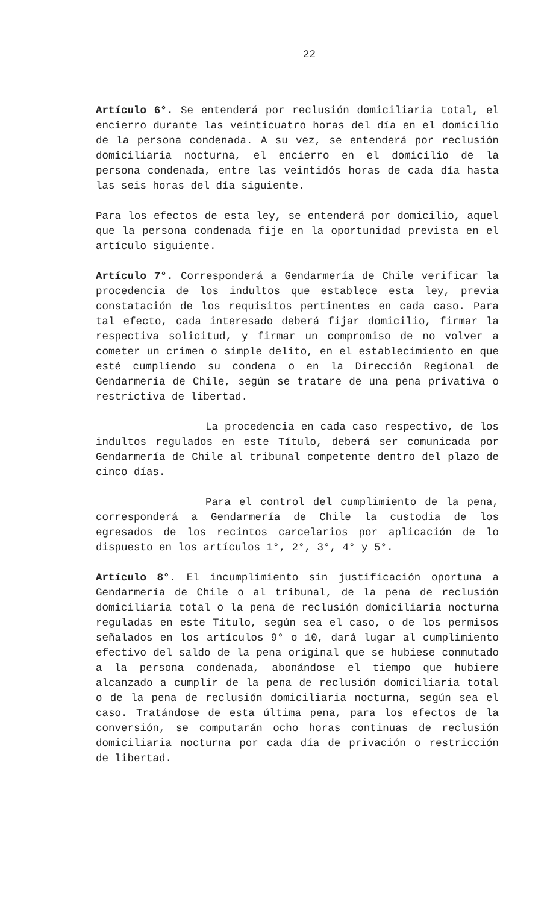22
Artículo 6°. Se entenderá por reclusión domiciliaria total, el encierro durante las veinticuatro horas del día en el domicilio de la persona condenada. A su vez, se entenderá por reclusión domiciliaria nocturna, el encierro en el domicilio de la persona condenada, entre las veintidós horas de cada día hasta las seis horas del día siguiente.
Para los efectos de esta ley, se entenderá por domicilio, aquel que la persona condenada fije en la oportunidad prevista en el artículo siguiente.
Artículo 7°. Corresponderá a Gendarmería de Chile verificar la procedencia de los indultos que establece esta ley, previa constatación de los requisitos pertinentes en cada caso. Para tal efecto, cada interesado deberá fijar domicilio, firmar la respectiva solicitud, y firmar un compromiso de no volver a cometer un crimen o simple delito, en el establecimiento en que esté cumpliendo su condena o en la Dirección Regional de Gendarmería de Chile, según se tratare de una pena privativa o restrictiva de libertad.
La procedencia en cada caso respectivo, de los indultos regulados en este Título, deberá ser comunicada por Gendarmería de Chile al tribunal competente dentro del plazo de cinco días.
Para el control del cumplimiento de la pena, corresponderá a Gendarmería de Chile la custodia de los egresados de los recintos carcelarios por aplicación de lo dispuesto en los artículos 1°, 2°, 3°, 4° y 5°.
Artículo 8°. El incumplimiento sin justificación oportuna a Gendarmería de Chile o al tribunal, de la pena de reclusión domiciliaria total o la pena de reclusión domiciliaria nocturna reguladas en este Título, según sea el caso, o de los permisos señalados en los artículos 9° o 10, dará lugar al cumplimiento efectivo del saldo de la pena original que se hubiese conmutado a la persona condenada, abonándose el tiempo que hubiere alcanzado a cumplir de la pena de reclusión domiciliaria total o de la pena de reclusión domiciliaria nocturna, según sea el caso. Tratándose de esta última pena, para los efectos de la conversión, se computarán ocho horas continuas de reclusión domiciliaria nocturna por cada día de privación o restricción de libertad.